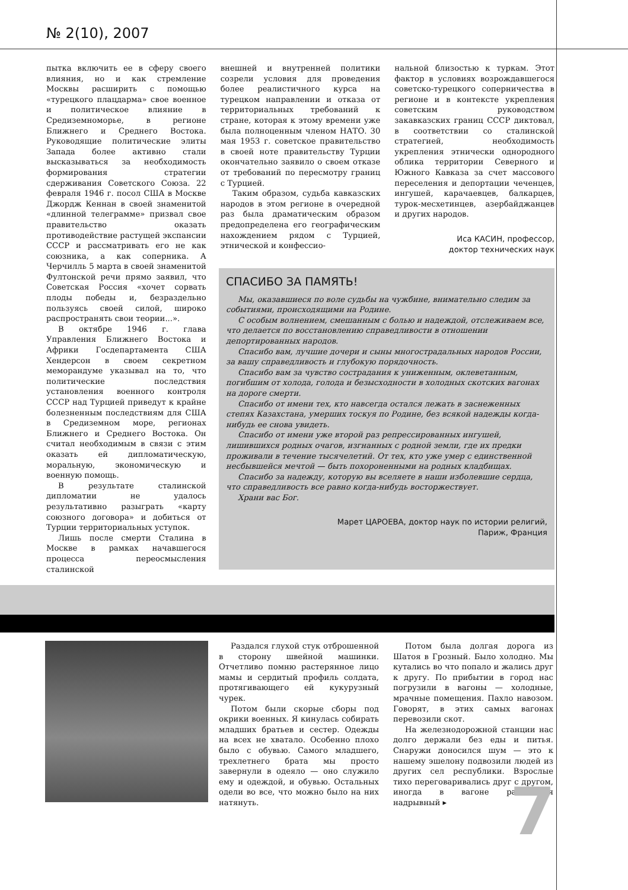№ 2(10), 2007
пытка включить ее в сферу своего влияния, но и как стремление Москвы расширить с помощью «турецкого плацдарма» свое военное и политическое влияние в Средиземноморье, в регионе Ближнего и Среднего Востока. Руководящие политические элиты Запада более активно стали высказываться за необходимость формирования стратегии сдерживания Советского Союза. 22 февраля 1946 г. посол США в Москве Джордж Кеннан в своей знаменитой «длинной телеграмме» призвал свое правительство оказать противодействие растущей экспансии СССР и рассматривать его не как союзника, а как соперника. А Черчилль 5 марта в своей знаменитой Фултонской речи прямо заявил, что Советская Россия «хочет сорвать плоды победы и, безраздельно пользуясь своей силой, широко распространять свои теории...».
В октябре 1946 г. глава Управления Ближнего Востока и Африки Госдепартамента США Хендерсон в своем секретном меморандуме указывал на то, что политические последствия установления военного контроля СССР над Турцией приведут к крайне болезненным последствиям для США в Средиземном море, регионах Ближнего и Среднего Востока. Он считал необходимым в связи с этим оказать ей дипломатическую, моральную, экономическую и военную помощь.
В результате сталинской дипломатии не удалось результативно разыграть «карту союзного договора» и добиться от Турции территориальных уступок.
Лишь после смерти Сталина в Москве в рамках начавшегося процесса переосмысления сталинской
внешней и внутренней политики созрели условия для проведения более реалистичного курса на турецком направлении и отказа от территориальных требований к стране, которая к этому времени уже была полноценным членом НАТО. 30 мая 1953 г. советское правительство в своей ноте правительству Турции окончательно заявило о своем отказе от требований по пересмотру границ с Турцией.
Таким образом, судьба кавказских народов в этом регионе в очередной раз была драматическим образом предопределена его географическим нахождением рядом с Турцией, этнической и конфессио-
нальной близостью к туркам. Этот фактор в условиях возрождавшегося советско-турецкого соперничества в регионе и в контексте укрепления советским руководством закавказских границ СССР диктовал, в соответствии со сталинской стратегией, необходимость укрепления этнически однородного облика территории Северного и Южного Кавказа за счет массового переселения и депортации чеченцев, ингушей, карачаевцев, балкарцев, турок-месхетинцев, азербайджанцев и других народов.
Иса КАСИН, профессор,
доктор технических наук
СПАСИБО ЗА ПАМЯТЬ!
Мы, оказавшиеся по воле судьбы на чужбине, внимательно следим за событиями, происходящими на Родине.
С особым волнением, смешанным с болью и надеждой, отслеживаем все, что делается по восстановлению справедливости в отношении депортированных народов.
Спасибо вам, лучшие дочери и сыны многострадальных народов России, за вашу справедливость и глубокую порядочность.
Спасибо вам за чувство сострадания к униженным, оклеветанным, погибшим от холода, голода и безысходности в холодных скотских вагонах на дороге смерти.
Спасибо от имени тех, кто навсегда остался лежать в заснеженных степях Казахстана, умерших тоскуя по Родине, без всякой надежды когда-нибудь ее снова увидеть.
Спасибо от имени уже второй раз репрессированных ингушей, лишившихся родных очагов, изгнанных с родной земли, где их предки проживали в течение тысячелетий. От тех, кто уже умер с единственной несбывшейся мечтой — быть похороненными на родных кладбищах.
Спасибо за надежду, которую вы вселяете в наши изболевшие сердца, что справедливость все равно когда-нибудь восторжествует.
Храни вас Бог.
Марет ЦАРОЕВА, доктор наук по истории религий,
Париж, Франция
Раздался глухой стук отброшенной в сторону швейной машинки. Отчетливо помню растерянное лицо мамы и сердитый профиль солдата, протягивающего ей кукурузный чурек.
Потом были скорые сборы под окрики военных. Я кинулась собирать младших братьев и сестер. Одежды на всех не хватало. Особенно плохо было с обувью. Самого младшего, трехлетнего брата мы просто завернули в одеяло — оно служило ему и одеждой, и обувью. Остальных одели во все, что можно было на них натянуть.
Потом была долгая дорога из Шатоя в Грозный. Было холодно. Мы кутались во что попало и жались друг к другу. По прибытии в город нас погрузили в вагоны — холодные, мрачные помещения. Пахло навозом. Говорят, в этих самых вагонах перевозили скот.
На железнодорожной станции нас долго держали без еды и питья. Снаружи доносился шум — это к нашему эшелону подвозили людей из других сел республики. Взрослые тихо переговаривались друг с другом, иногда в вагоне раздавался надрывный ▸
7